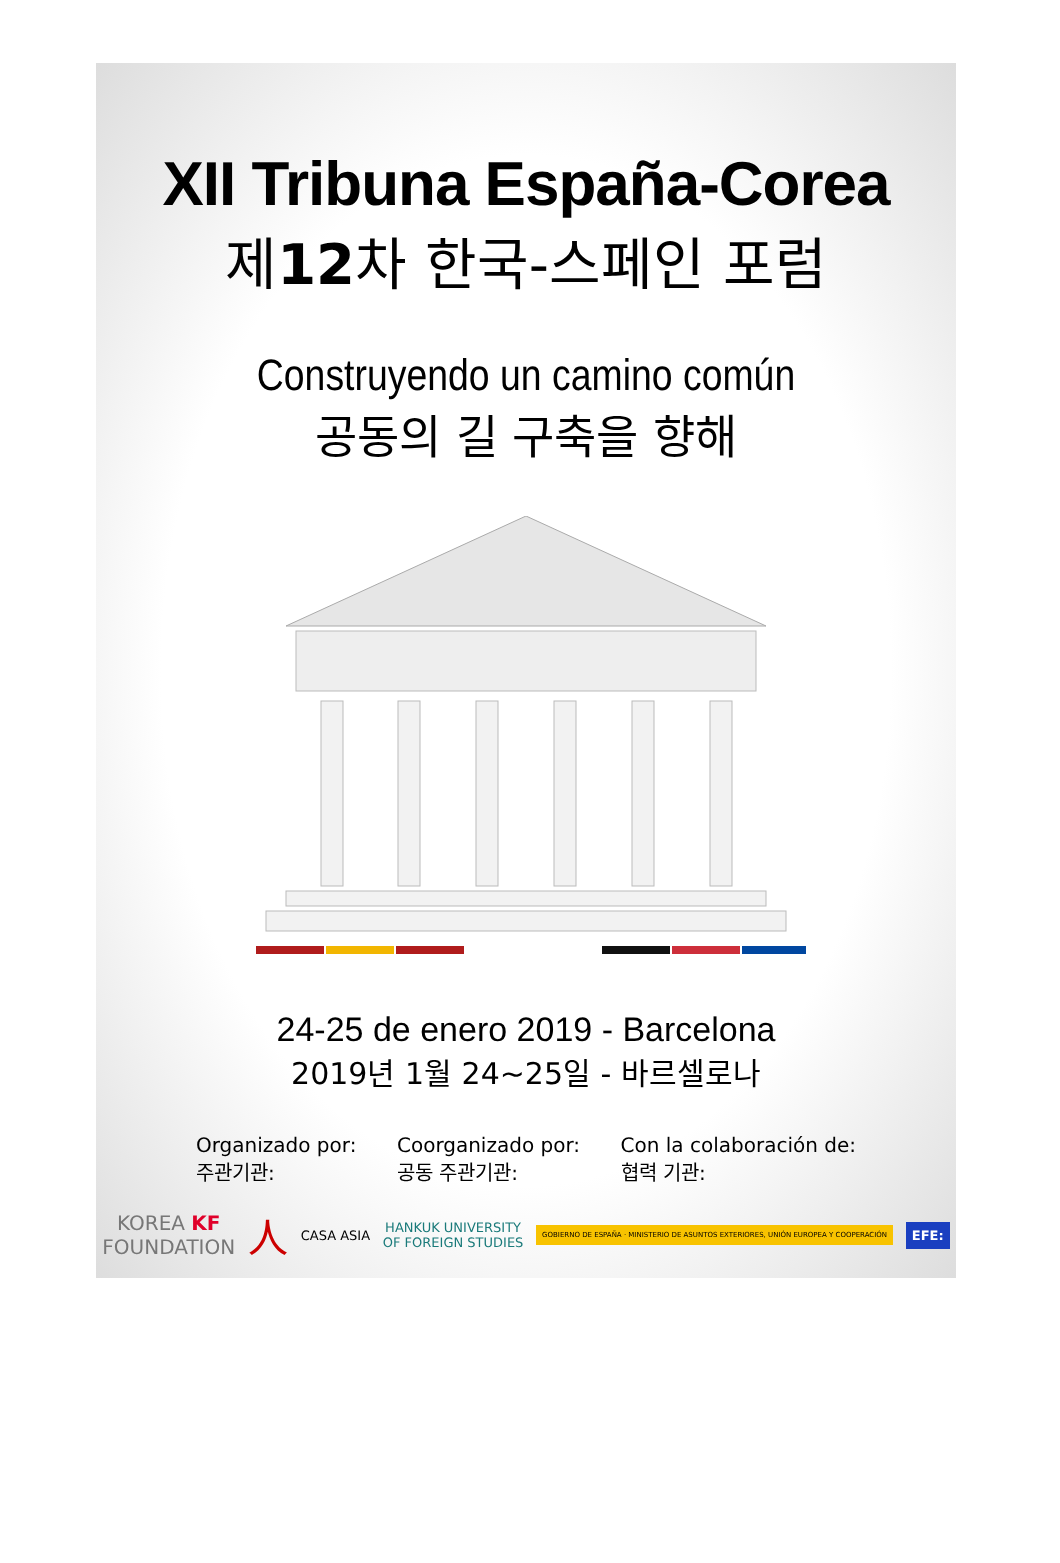XII Tribuna España-Corea
제12차 한국-스페인 포럼
Construyendo un camino común
공동의 길 구축을 향해
24-25 de enero 2019 - Barcelona
2019년 1월 24~25일 - 바르셀로나
Organizado por:
주관기관:
Coorganizado por:
공동 주관기관:
Con la colaboración de:
협력 기관:
KOREA KF
FOUNDATION 人 CASA ASIA HANKUK UNIVERSITY
OF FOREIGN STUDIES GOBIERNO DE ESPAÑA · MINISTERIO DE ASUNTOS EXTERIORES, UNIÓN EUROPEA Y COOPERACIÓN EFE: